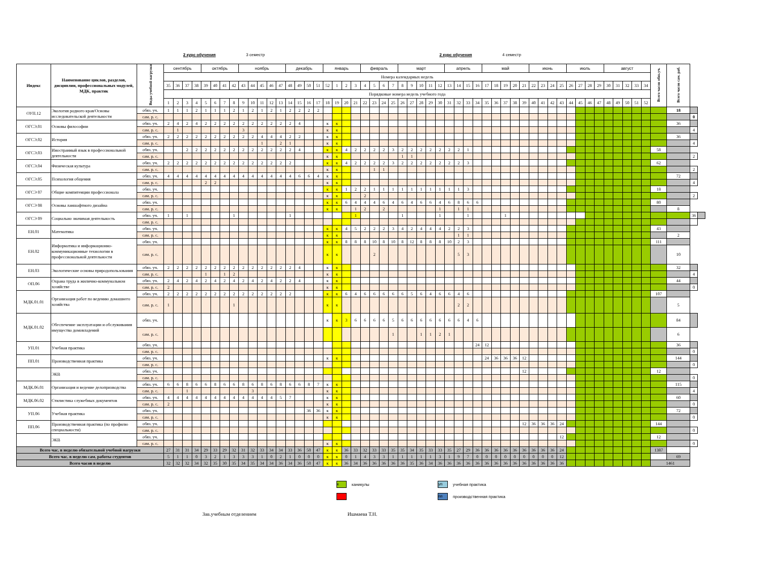2 курс обучения 3 семестр 2 курс обучения 4 семестр
| Индекс | Наименование циклов, разделов, дисциплин, профессиональных модулей, МДК, практик | Виды учебной нагрузки | сентябрь | | | | октябрь | | | | ноябрь | | | | | декабрь | | | | январь | | | | февраль | | | | март | | | | | апрель | | | | май | | | | | июнь | | | | июль | | | | август | | | | | Всего часов обяз.уч. | Всего часов сам. раб. | | |
| --- | --- | --- | --- | --- | --- | --- | --- | --- | --- | --- | --- | --- | --- | --- | --- | --- | --- | --- | --- | --- | --- | --- | --- | --- | --- | --- | --- | --- | --- | --- | --- | --- | --- | --- | --- | --- | --- | --- | --- | --- | --- | --- | --- | --- | --- | --- | --- | --- | --- | --- | --- | --- | --- | --- | --- | --- | --- | --- |
| | | | Номера календарных недель | | | | | | | | | | | | | | | | | | | | | | | | | | | | | | | | | | | | | | | | | | | | | | | | | | | | | | | |
| | | | 35 | 36 | 37 | 38 | 39 | 40 | 41 | 42 | 43 | 44 | 45 | 46 | 47 | 48 | 49 | 50 | 51 | 52 | 1 | 2 | 3 | 4 | 5 | 6 | 7 | 8 | 9 | 10 | 11 | 12 | 13 | 14 | 15 | 16 | 17 | 18 | 19 | 20 | 21 | 22 | 23 | 24 | 25 | 26 | 27 | 28 | 29 | 30 | 31 | 32 | 33 | 34 | | | | |
| | | | Порядковые номера недель учебного года | | | | | | | | | | | | | | | | | | | | | | | | | | | | | | | | | | | | | | | | | | | | | | | | | | | | | | | |
| | | | 1 | 2 | 3 | 4 | 5 | 6 | 7 | 8 | 9 | 10 | 11 | 12 | 13 | 14 | 15 | 16 | 17 | 18 | 19 | 20 | 21 | 22 | 23 | 24 | 25 | 26 | 27 | 28 | 29 | 30 | 31 | 32 | 33 | 34 | 35 | 36 | 37 | 38 | 39 | 40 | 41 | 42 | 43 | 44 | 45 | 46 | 47 | 48 | 49 | 50 | 51 | 52 | | | | |
| ОУП.12 | Экология родного края/Основы исследовательской деятельности | обяз. уч. | 1 | 1 | 1 | 2 | 1 | 1 | 1 | 2 | 1 | 2 | 1 | 2 | 1 | 2 | 2 | 2 | 2 | | | | | | | | | | | | | | | | | | | | | | | | | | | | | | | | | | | | | 18 | | |
| | | сам. р. с. | | | | | | | | | | | | | | | | | | | | | | | | | | | | | | | | | | | | | | | | | | | | | | | | | | | | | | | 0 | |
| ОГСЭ.01 | Основы философии | обяз. уч. | 2 | 4 | 2 | 4 | 2 | 2 | 2 | 2 | 2 | 2 | 2 | 2 | 2 | 2 | 4 | | | к | к | | | | | | | | | | | | | | | | | | | | | | | | | | | | | | | | | | | 36 | | |
| | | сам. р. с. | | 1 | | | | | | | 3 | | | | | | | | | к | к | | | | | | | | | | | | | | | | | | | | | | | | | | | | | | | | | | | | 4 | |
| ОГСЭ.02 | История | обяз. уч. | 2 | 2 | 2 | 2 | 2 | 2 | 2 | 2 | 2 | 2 | 4 | 4 | 4 | 2 | 2 | | | к | к | | | | | | | | | | | | | | | | | | | | | | | | | | | | | | | | | | | 36 | | |
| | | сам. р. с. | | | | | | | | | | | 1 | | 2 | 1 | | | | к | к | | | | | | | | | | | | | | | | | | | | | | | | | | | | | | | | | | | | 4 | |
| ОГСЭ.03 | Иностранный язык в профессиональной деятельности | обяз. уч. | | | 2 | 2 | 2 | 2 | 2 | 2 | 2 | 2 | 2 | 2 | 2 | 2 | 4 | | | к | к | 4 | 2 | 2 | 2 | 2 | 3 | 2 | 2 | 2 | 2 | 2 | 2 | 2 | 1 | | | | | | | | | | | | | | | | | | | | 58 | | | |
| | | сам. р. с. | | | | | | | | | | | | | | | | | | к | к | | | | | | | 1 | 1 | | | | | | | | | | | | | | | | | | | | | | | | | | | | 2 | |
| ОГСЭ.04 | Физическая культура | обяз. уч. | 2 | 2 | 2 | 2 | 2 | 2 | 2 | 2 | 2 | 2 | 2 | 2 | 2 | 2 | | | | к | к | 4 | 2 | 2 | 2 | 2 | 3 | 2 | 2 | 2 | 2 | 2 | 2 | 2 | 3 | | | | | | | | | | | | | | | | | | | | 62 | | | |
| | | сам. р. с. | | | | | | | | | | | | | | | | | | к | к | | | | 1 | 1 | | | | | | | | | | | | | | | | | | | | | | | | | | | | | | | 2 | |
| ОГСЭ.05 | Психология общения | обяз. уч. | 4 | 4 | 4 | 4 | 4 | 4 | 4 | 4 | 4 | 4 | 4 | 4 | 4 | 4 | 6 | 6 | 4 | к | к | | | | | | | | | | | | | | | | | | | | | | | | | | | | | | | | | | | 72 | | |
| | | сам. р. с. | | | | | 2 | 2 | | | | | | | | | | | | к | к | | | | | | | | | | | | | | | | | | | | | | | | | | | | | | | | | | | | 4 | |
| ОГСЭ 07 | Общие компитенции профессионала | обяз. уч. | | | | | | | | | | | | | | | | | | к | к | 1 | 2 | 2 | 1 | 1 | 1 | 1 | 1 | 1 | 1 | 1 | 1 | 1 | 3 | | | | | | | | | | | | | | | | | | | | 18 | | | |
| | | сам. р. с. | | | | | | | | | | | | | | | | | | к | к | | | 2 | | | | | | | | | | | | | | | | | | | | | | | | | | | | | | | | | 2 | |
| ОГСЭ 08 | Основы ланшафтного дизайна | обяз. уч. | | | | | | | | | | | | | | | | | | к | к | 6 | 4 | 4 | 4 | 6 | 4 | 6 | 4 | 6 | 6 | 4 | 6 | 8 | 6 | 6 | | | | | | | | | | | | | | | | | | | 80 | | | |
| | | сам. р. с. | | | | | | | | | | | | | | | | | | к | к | | 1 | 2 | | 2 | | | | | | 1 | | 1 | 1 | | | | | | | | | | | | | | | | | | | | | 8 | | |
| ОГСЭ 09 | Социально значимая деятельность | обяз. уч. | 1 | | 1 | | | | | 1 | | | | | | 1 | | | | | | | 1 | | | | | 1 | | | | 1 | | | 1 | | | | 1 | | | | | | | | | | | | | | | | | | 36 | |
| | | сам. р. с. | | | | | | | | | | | | | | | | | | | | | | | | | | | | | | | | | | | | | | | | | | | | | | | | | | | | | | | | |
| ЕН.01 | Математика | обяз. уч. | | | | | | | | | | | | | | | | | | к | к | 4 | 5 | 2 | 2 | 2 | 3 | 4 | 2 | 4 | 4 | 4 | 2 | 2 | 3 | | | | | | | | | | | | | | | | | | | | 43 | | | |
| | | сам. р. с. | | | | | | | | | | | | | | | | | | к | к | | | | | | | | | | | | | 1 | 1 | | | | | | | | | | | | | | | | | | | | | 2 | | |
| ЕН.02 | Информатика и информационно-коммуникационные технологии в профессиональной деятельности | обяз. уч. | | | | | | | | | | | | | | | | | | к | к | 8 | 8 | 8 | 10 | 8 | 10 | 8 | 12 | 8 | 8 | 8 | 10 | 2 | 3 | | | | | | | | | | | | | | | | | | | | 111 | | | |
| | | сам. р. с. | | | | | | | | | | | | | | | | | | к | к | | | | 2 | | | | | | | | | 5 | 3 | | | | | | | | | | | | | | | | | | | | | 10 | | |
| ЕН.03 | Экологические основы природопользования | обяз. уч. | 2 | 2 | 2 | 2 | 2 | 2 | 2 | 2 | 2 | 2 | 2 | 2 | 2 | 2 | 4 | | | к | к | | | | | | | | | | | | | | | | | | | | | | | | | | | | | | | | | | | 32 | | |
| | | сам. р. с. | | | | | 1 | | 1 | 2 | | | | | | | | | | к | к | | | | | | | | | | | | | | | | | | | | | | | | | | | | | | | | | | | | 4 | |
| ОП.06 | Охрана труда в жилично-коммунальном хозяйстве | обяз. уч. | 2 | 4 | 2 | 4 | 2 | 4 | 2 | 4 | 2 | 4 | 2 | 4 | 2 | 2 | 4 | | | к | к | | | | | | | | | | | | | | | | | | | | | | | | | | | | | | | | | | | 44 | | |
| | | сам. р. с. | 2 | | | | | | | | | | | | | | | | | к | к | | | | | | | | | | | | | | | | | | | | | | | | | | | | | | | | | | | | 0 | |
| МДК.01.01 | Организация работ по ведению домашнего хозяйства | обяз. уч. | 2 | 2 | 2 | 2 | 2 | 2 | 2 | 2 | 2 | 2 | 2 | 2 | 2 | 2 | | | | к | к | 6 | 4 | 6 | 6 | 6 | 6 | 6 | 5 | 6 | 4 | 6 | 6 | 4 | 6 | | | | | | | | | | | | | | | | | | | | 107 | | | |
| | | сам. р. с. | 1 | | | | | | | 1 | | | | | | | | | | к | к | | | | | | | | | | | | | 2 | 2 | | | | | | | | | | | | | | | | | | | | | 5 | | |
| МДК.01.02 | Обеспечение эксплуатации и обслуживания имущества домовладений | обяз. уч. | | | | | | | | | | | | | | | | | | к | к | 3 | 6 | 6 | 6 | 6 | 5 | 6 | 6 | 6 | 6 | 6 | 6 | 6 | 4 | 6 | | | | | | | | | | | | | | | | | | | | 84 | | |
| | | сам. р. с. | | | | | | | | | | | | | | | | | | | | | | | | | 1 | | | 1 | 1 | 2 | 1 | | | | | | | | | | | | | | | | | | | | | | | 6 | | |
| УП.01 | Учебная практика | обяз. уч. | | | | | | | | | | | | | | | | | | | | | | | | | | | | | | | | | | 24 | 12 | | | | | | | | | | | | | | | | | | | 36 | | |
| | | сам. р. с. | | | | | | | | | | | | | | | | | | | | | | | | | | | | | | | | | | | | | | | | | | | | | | | | | | | | | | | 0 | |
| ПП.01 | Производственная практика | обяз. уч. | | | | | | | | | | | | | | | | | | к | к | | | | | | | | | | | | | | | | 24 | 36 | 36 | 36 | 12 | | | | | | | | | | | | | | | 144 | | |
| | | сам. р. с. | | | | | | | | | | | | | | | | | | | | | | | | | | | | | | | | | | | | | | | | | | | | | | | | | | | | | | | 0 | |
| | ЭКВ | обяз. уч. | | | | | | | | | | | | | | | | | | | | | | | | | | | | | | | | | | | | | | | 12 | | | | | | | | | | | | | | 12 | | | |
| | | сам. р. с. | | | | | | | | | | | | | | | | | | | | | | | | | | | | | | | | | | | | | | | | | | | | | | | | | | | | | | | 0 | |
| МДК.06.01 | Организация и ведение делопризводства | обяз. уч. | 6 | 6 | 8 | 6 | 6 | 8 | 6 | 6 | 8 | 6 | 8 | 6 | 8 | 6 | 6 | 8 | 7 | к | к | | | | | | | | | | | | | | | | | | | | | | | | | | | | | | | | | | | 115 | | |
| | | сам. р. с. | | | 1 | | | | | | | 3 | | | | | | | | к | к | | | | | | | | | | | | | | | | | | | | | | | | | | | | | | | | | | | | 4 | |
| МДК.06.02 | Стилистика служебных документов | обяз. уч. | 4 | 4 | 4 | 4 | 4 | 4 | 4 | 4 | 4 | 4 | 4 | 4 | 5 | 7 | | | | к | к | | | | | | | | | | | | | | | | | | | | | | | | | | | | | | | | | | | 60 | | |
| | | сам. р. с. | 2 | | | | | | | | | | | | | | | | | к | к | | | | | | | | | | | | | | | | | | | | | | | | | | | | | | | | | | | | 0 | |
| УП.06 | Учебная практика | обяз. уч. | | | | | | | | | | | | | | | | 36 | 36 | к | к | | | | | | | | | | | | | | | | | | | | | | | | | | | | | | | | | | | 72 | | |
| | | сам. р. с. | | | | | | | | | | | | | | | | | | к | к | | | | | | | | | | | | | | | | | | | | | | | | | | | | | | | | | | | | 0 | |
| ПП.06 | Производственная практика (по профилю специальности) | обяз. уч. | | | | | | | | | | | | | | | | | | | | | | | | | | | | | | | | | | | | | | | 12 | 36 | 36 | 36 | 24 | | | | | | | | | | 144 | | | |
| | | сам. р. с. | | | | | | | | | | | | | | | | | | | | | | | | | | | | | | | | | | | | | | | | | | | | | | | | | | | | | | | 0 | |
| | ЭКВ | обяз. уч. | | | | | | | | | | | | | | | | | | | | | | | | | | | | | | | | | | | | | | | | | | | 12 | | | | | | | | | | 12 | | | |
| | | сам. р. с. | | | | | | | | | | | | | | | | | | к | к | | | | | | | | | | | | | | | | | | | | | | | | | | | | | | | | | | | | 0 | |
| Всего час. в неделю обязательной учебной нагрузки | | | 27 | 31 | 31 | 34 | 29 | 33 | 29 | 32 | 31 | 32 | 33 | 34 | 34 | 33 | 36 | 50 | 47 | к | к | 36 | 33 | 32 | 33 | 33 | 35 | 35 | 34 | 35 | 33 | 33 | 35 | 27 | 29 | 36 | 36 | 36 | 36 | 36 | 36 | 36 | 36 | 36 | 24 | | | | | | | | | | 1387 | | | |
| Всего час. в неделю сам. работы студентов | | | 5 | 1 | 1 | 0 | 3 | 2 | 1 | 3 | 3 | 3 | 1 | 0 | 2 | 1 | 0 | 0 | 0 | к | к | 0 | 1 | 4 | 3 | 3 | 1 | 1 | 1 | 1 | 1 | 3 | 1 | 9 | 7 | 0 | 0 | 0 | 0 | 0 | 0 | 0 | 0 | 0 | 12 | | | | | | | | | | | 69 | | |
| Всего часов в неделю | | | 32 | 32 | 32 | 34 | 32 | 35 | 30 | 35 | 34 | 35 | 34 | 34 | 36 | 34 | 36 | 50 | 47 | к | к | 36 | 34 | 36 | 36 | 36 | 36 | 36 | 35 | 36 | 34 | 36 | 36 | 36 | 36 | 36 | 36 | 36 | 36 | 36 | 36 | 36 | 36 | 36 | 36 | | | | | | | | | | 1461 | | | |
к
каникулы
уп
учебная практика
пп
производственная практика
Зав.учебным отделением Ишмаева Т.Н.